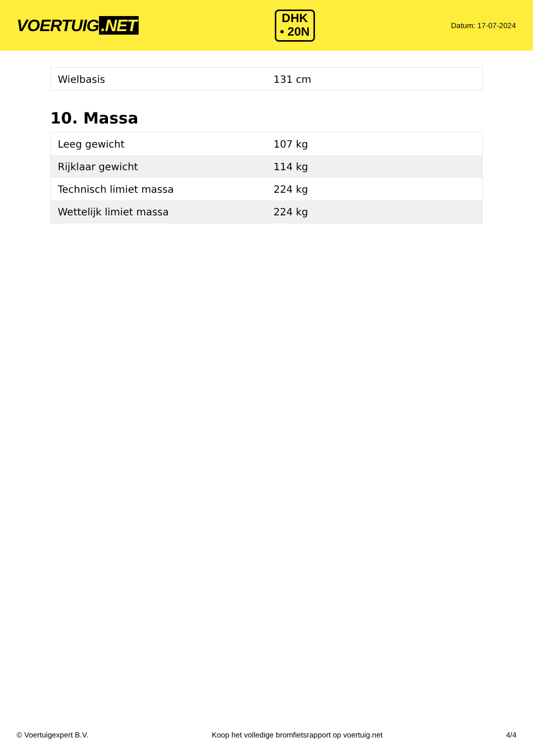VOERTUIG.NET
DHK
• 20N
Datum: 17-07-2024
| Wielbasis | 131 cm |
10. Massa
| Leeg gewicht | 107 kg |
| Rijklaar gewicht | 114 kg |
| Technisch limiet massa | 224 kg |
| Wettelijk limiet massa | 224 kg |
© Voertuigexpert B.V. Koop het volledige bromfietsrapport op voertuig.net 4/4